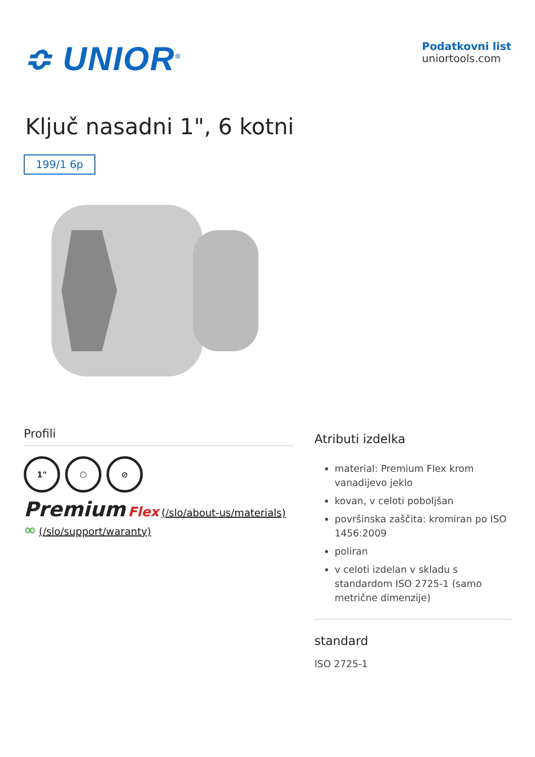≎ UNIOR<sup>®</sup>
Podatkovni list
uniortools.com
Ključ nasadni 1", 6 kotni
199/1 6p
Profili
1" ⬡ ⊘
Premium Flex (/slo/about-us/materials) ∞ (/slo/support/waranty)
Atributi izdelka
material: Premium Flex krom vanadijevo jeklo
kovan, v celoti poboljšan
površinska zaščita: kromiran po ISO 1456:2009
poliran
v celoti izdelan v skladu s standardom ISO 2725-1 (samo metrične dimenzije)
standard
ISO 2725-1